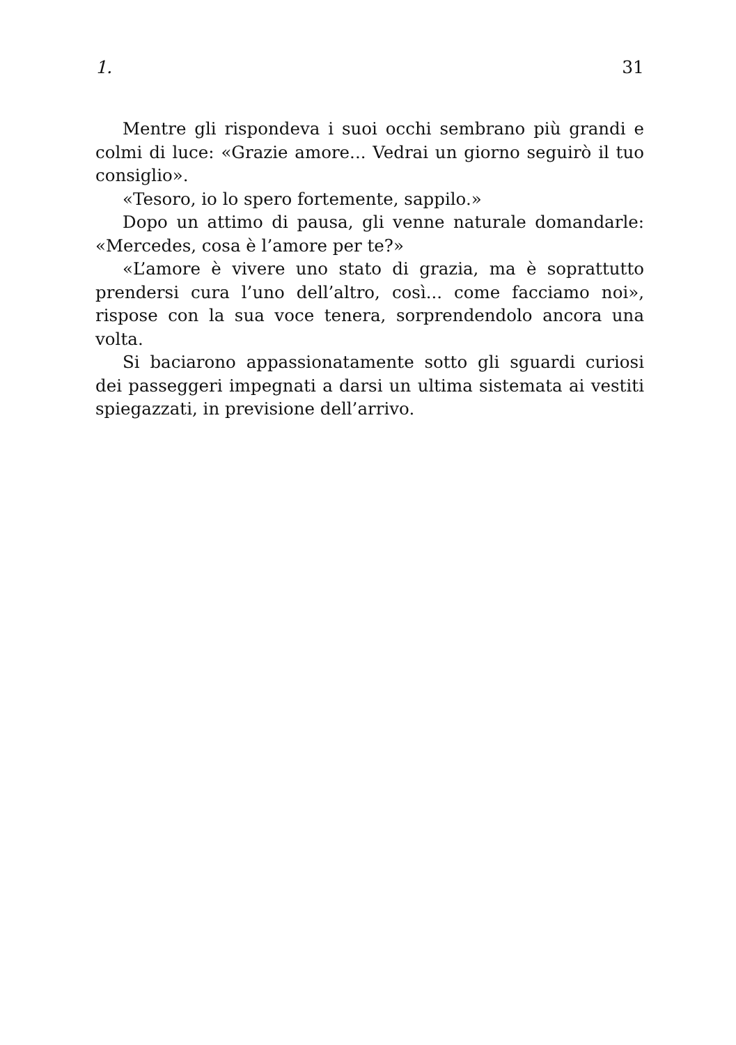1. 31
Mentre gli rispondeva i suoi occhi sembrano più grandi e colmi di luce: «Grazie amore... Vedrai un giorno seguirò il tuo consiglio».
«Tesoro, io lo spero fortemente, sappilo.»
Dopo un attimo di pausa, gli venne naturale domandarle: «Mercedes, cosa è l’amore per te?»
«L’amore è vivere uno stato di grazia, ma è soprattutto prendersi cura l’uno dell’altro, così... come facciamo noi», rispose con la sua voce tenera, sorprendendolo ancora una volta.
Si baciarono appassionatamente sotto gli sguardi curiosi dei passeggeri impegnati a darsi un ultima sistemata ai vestiti spiegazzati, in previsione dell’arrivo.